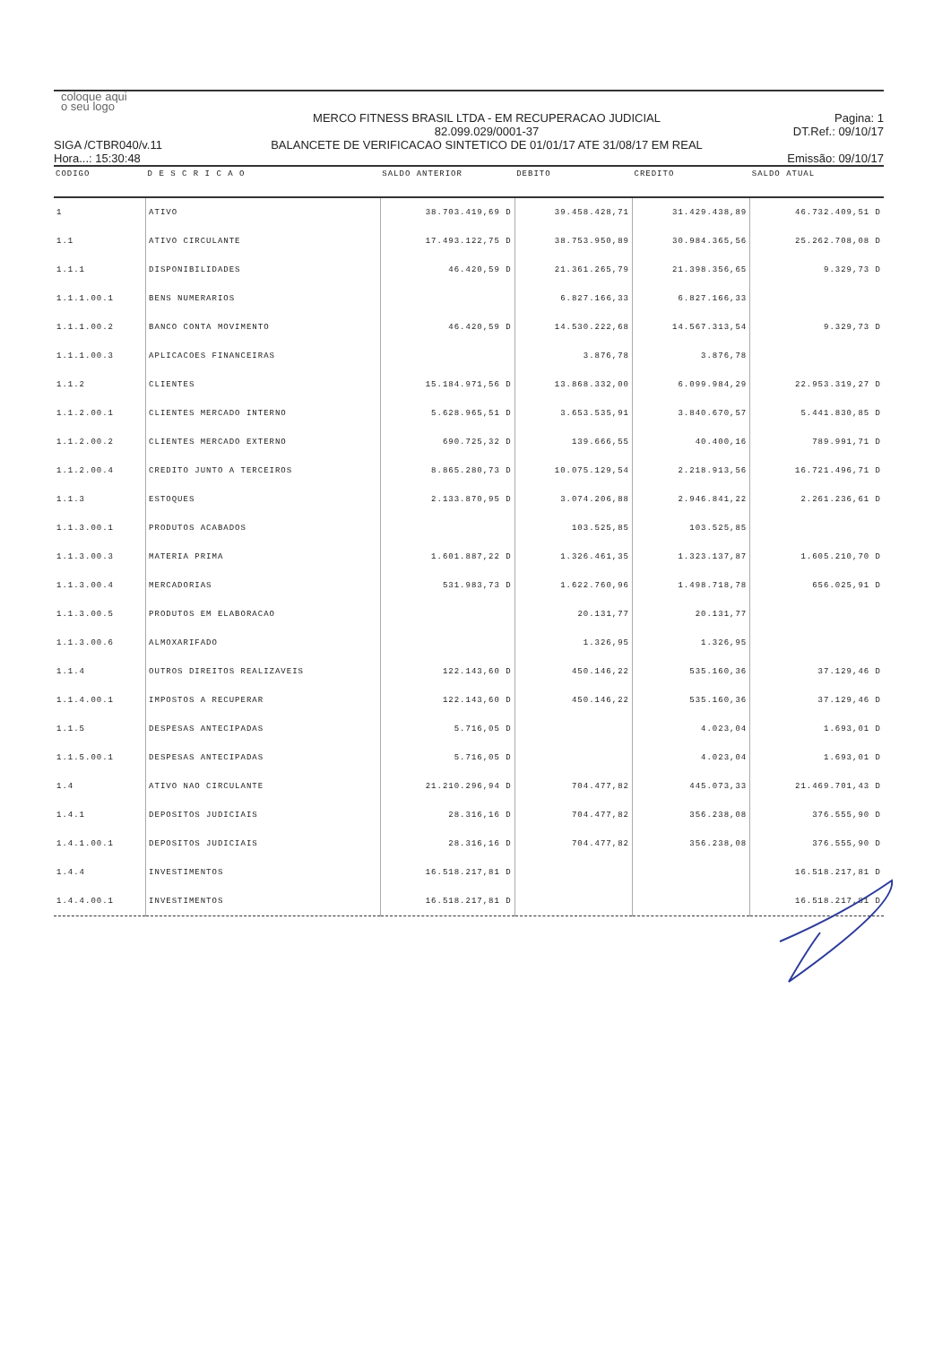coloque aqui
o seu logo
SIGA /CTBR040/v.11
Hora...: 15:30:48
MERCO FITNESS BRASIL LTDA - EM RECUPERACAO JUDICIAL
82.099.029/0001-37
BALANCETE DE VERIFICACAO SINTETICO DE 01/01/17 ATE 31/08/17 EM REAL
Pagina: 1
DT.Ref.: 09/10/17
Emissão: 09/10/17
| CODIGO | D E S C R I C A O | SALDO ANTERIOR | DEBITO | CREDITO | SALDO ATUAL |
| --- | --- | --- | --- | --- | --- |
| 1 | ATIVO | 38.703.419,69 D | 39.458.428,71 | 31.429.438,89 | 46.732.409,51 D |
| 1.1 | ATIVO CIRCULANTE | 17.493.122,75 D | 38.753.950,89 | 30.984.365,56 | 25.262.708,08 D |
| 1.1.1 | DISPONIBILIDADES | 46.420,59 D | 21.361.265,79 | 21.398.356,65 | 9.329,73 D |
| 1.1.1.00.1 | BENS NUMERARIOS | | 6.827.166,33 | 6.827.166,33 | |
| 1.1.1.00.2 | BANCO CONTA MOVIMENTO | 46.420,59 D | 14.530.222,68 | 14.567.313,54 | 9.329,73 D |
| 1.1.1.00.3 | APLICACOES FINANCEIRAS | | 3.876,78 | 3.876,78 | |
| 1.1.2 | CLIENTES | 15.184.971,56 D | 13.868.332,00 | 6.099.984,29 | 22.953.319,27 D |
| 1.1.2.00.1 | CLIENTES MERCADO INTERNO | 5.628.965,51 D | 3.653.535,91 | 3.840.670,57 | 5.441.830,85 D |
| 1.1.2.00.2 | CLIENTES MERCADO EXTERNO | 690.725,32 D | 139.666,55 | 40.400,16 | 789.991,71 D |
| 1.1.2.00.4 | CREDITO JUNTO A TERCEIROS | 8.865.280,73 D | 10.075.129,54 | 2.218.913,56 | 16.721.496,71 D |
| 1.1.3 | ESTOQUES | 2.133.870,95 D | 3.074.206,88 | 2.946.841,22 | 2.261.236,61 D |
| 1.1.3.00.1 | PRODUTOS ACABADOS | | 103.525,85 | 103.525,85 | |
| 1.1.3.00.3 | MATERIA PRIMA | 1.601.887,22 D | 1.326.461,35 | 1.323.137,87 | 1.605.210,70 D |
| 1.1.3.00.4 | MERCADORIAS | 531.983,73 D | 1.622.760,96 | 1.498.718,78 | 656.025,91 D |
| 1.1.3.00.5 | PRODUTOS EM ELABORACAO | | 20.131,77 | 20.131,77 | |
| 1.1.3.00.6 | ALMOXARIFADO | | 1.326,95 | 1.326,95 | |
| 1.1.4 | OUTROS DIREITOS REALIZAVEIS | 122.143,60 D | 450.146,22 | 535.160,36 | 37.129,46 D |
| 1.1.4.00.1 | IMPOSTOS A RECUPERAR | 122.143,60 D | 450.146,22 | 535.160,36 | 37.129,46 D |
| 1.1.5 | DESPESAS ANTECIPADAS | 5.716,05 D | | 4.023,04 | 1.693,01 D |
| 1.1.5.00.1 | DESPESAS ANTECIPADAS | 5.716,05 D | | 4.023,04 | 1.693,01 D |
| 1.4 | ATIVO NAO CIRCULANTE | 21.210.296,94 D | 704.477,82 | 445.073,33 | 21.469.701,43 D |
| 1.4.1 | DEPOSITOS JUDICIAIS | 28.316,16 D | 704.477,82 | 356.238,08 | 376.555,90 D |
| 1.4.1.00.1 | DEPOSITOS JUDICIAIS | 28.316,16 D | 704.477,82 | 356.238,08 | 376.555,90 D |
| 1.4.4 | INVESTIMENTOS | 16.518.217,81 D | | | 16.518.217,81 D |
| 1.4.4.00.1 | INVESTIMENTOS | 16.518.217,81 D | | | 16.518.217,81 D |